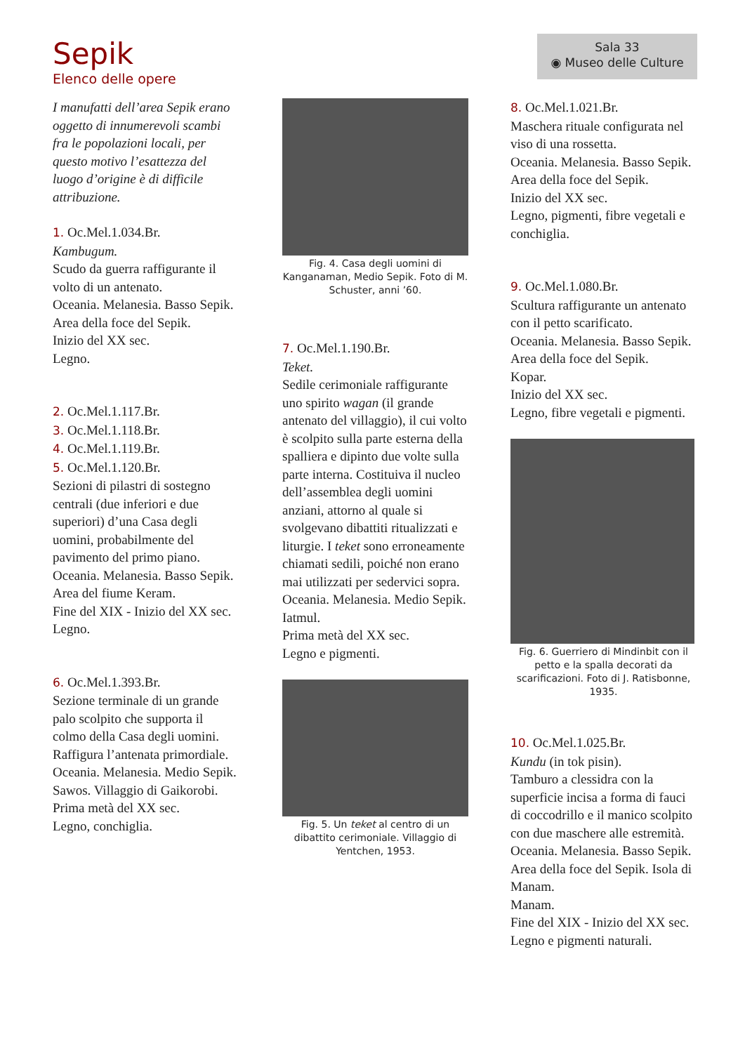Sepik
Elenco delle opere
Sala 33
◉ Museo delle Culture
I manufatti dell’area Sepik erano oggetto di innumerevoli scambi fra le popolazioni locali, per questo motivo l’esattezza del luogo d’origine è di difficile attribuzione.
1. Oc.Mel.1.034.Br.
Kambugum.
Scudo da guerra raffigurante il volto di un antenato.
Oceania. Melanesia. Basso Sepik.
Area della foce del Sepik.
Inizio del XX sec.
Legno.
2. Oc.Mel.1.117.Br.
3. Oc.Mel.1.118.Br.
4. Oc.Mel.1.119.Br.
5. Oc.Mel.1.120.Br.
Sezioni di pilastri di sostegno centrali (due inferiori e due superiori) d’una Casa degli uomini, probabilmente del pavimento del primo piano.
Oceania. Melanesia. Basso Sepik.
Area del fiume Keram.
Fine del XIX - Inizio del XX sec.
Legno.
6. Oc.Mel.1.393.Br.
Sezione terminale di un grande palo scolpito che supporta il colmo della Casa degli uomini. Raffigura l’antenata primordiale.
Oceania. Melanesia. Medio Sepik.
Sawos. Villaggio di Gaikorobi.
Prima metà del XX sec.
Legno, conchiglia.
Fig. 4. Casa degli uomini di Kanganaman, Medio Sepik. Foto di M. Schuster, anni ’60.
7. Oc.Mel.1.190.Br.
Teket.
Sedile cerimoniale raffigurante uno spirito wagan (il grande antenato del villaggio), il cui volto è scolpito sulla parte esterna della spalliera e dipinto due volte sulla parte interna. Costituiva il nucleo dell’assemblea degli uomini anziani, attorno al quale si svolgevano dibattiti ritualizzati e liturgie. I teket sono erroneamente chiamati sedili, poiché non erano mai utilizzati per sedervici sopra.
Oceania. Melanesia. Medio Sepik.
Iatmul.
Prima metà del XX sec.
Legno e pigmenti.
Fig. 5. Un teket al centro di un dibattito cerimoniale. Villaggio di Yentchen, 1953.
8. Oc.Mel.1.021.Br.
Maschera rituale configurata nel viso di una rossetta.
Oceania. Melanesia. Basso Sepik.
Area della foce del Sepik.
Inizio del XX sec.
Legno, pigmenti, fibre vegetali e conchiglia.
9. Oc.Mel.1.080.Br.
Scultura raffigurante un antenato con il petto scarificato.
Oceania. Melanesia. Basso Sepik.
Area della foce del Sepik.
Kopar.
Inizio del XX sec.
Legno, fibre vegetali e pigmenti.
Fig. 6. Guerriero di Mindinbit con il petto e la spalla decorati da scarificazioni. Foto di J. Ratisbonne, 1935.
10. Oc.Mel.1.025.Br.
Kundu (in tok pisin).
Tamburo a clessidra con la superficie incisa a forma di fauci di coccodrillo e il manico scolpito con due maschere alle estremità.
Oceania. Melanesia. Basso Sepik.
Area della foce del Sepik. Isola di Manam.
Manam.
Fine del XIX - Inizio del XX sec.
Legno e pigmenti naturali.